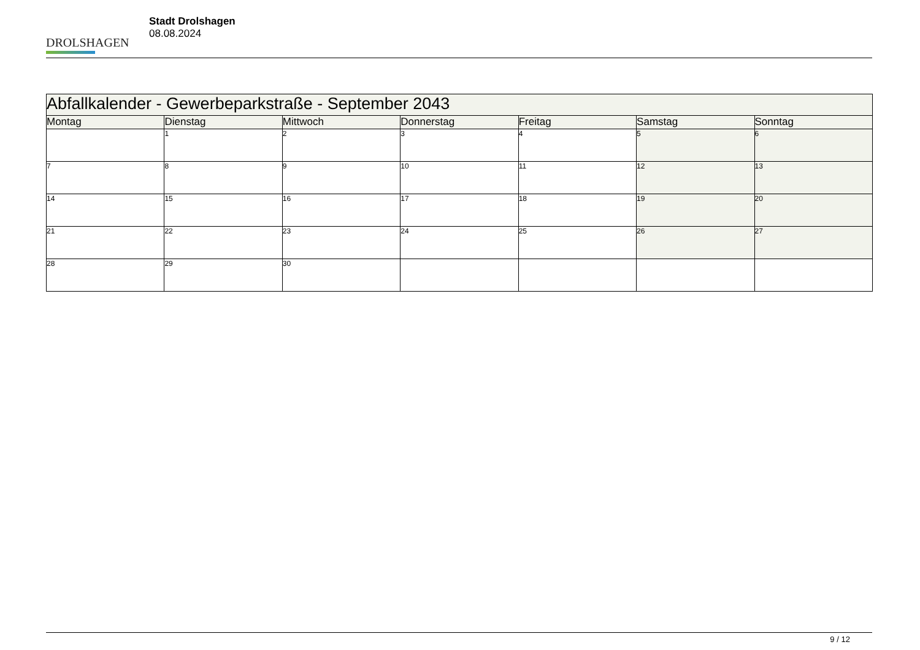DROLSHAGEN
Stadt Drolshagen
08.08.2024
| Abfallkalender - Gewerbeparkstraße - September 2043 | | | | | | |
| --- | --- | --- | --- | --- | --- | --- |
| Montag | Dienstag | Mittwoch | Donnerstag | Freitag | Samstag | Sonntag |
| | 1 | 2 | 3 | 4 | 5 | 6 |
| 7 | 8 | 9 | 10 | 11 | 12 | 13 |
| 14 | 15 | 16 | 17 | 18 | 19 | 20 |
| 21 | 22 | 23 | 24 | 25 | 26 | 27 |
| 28 | 29 | 30 | | | | |
9 / 12